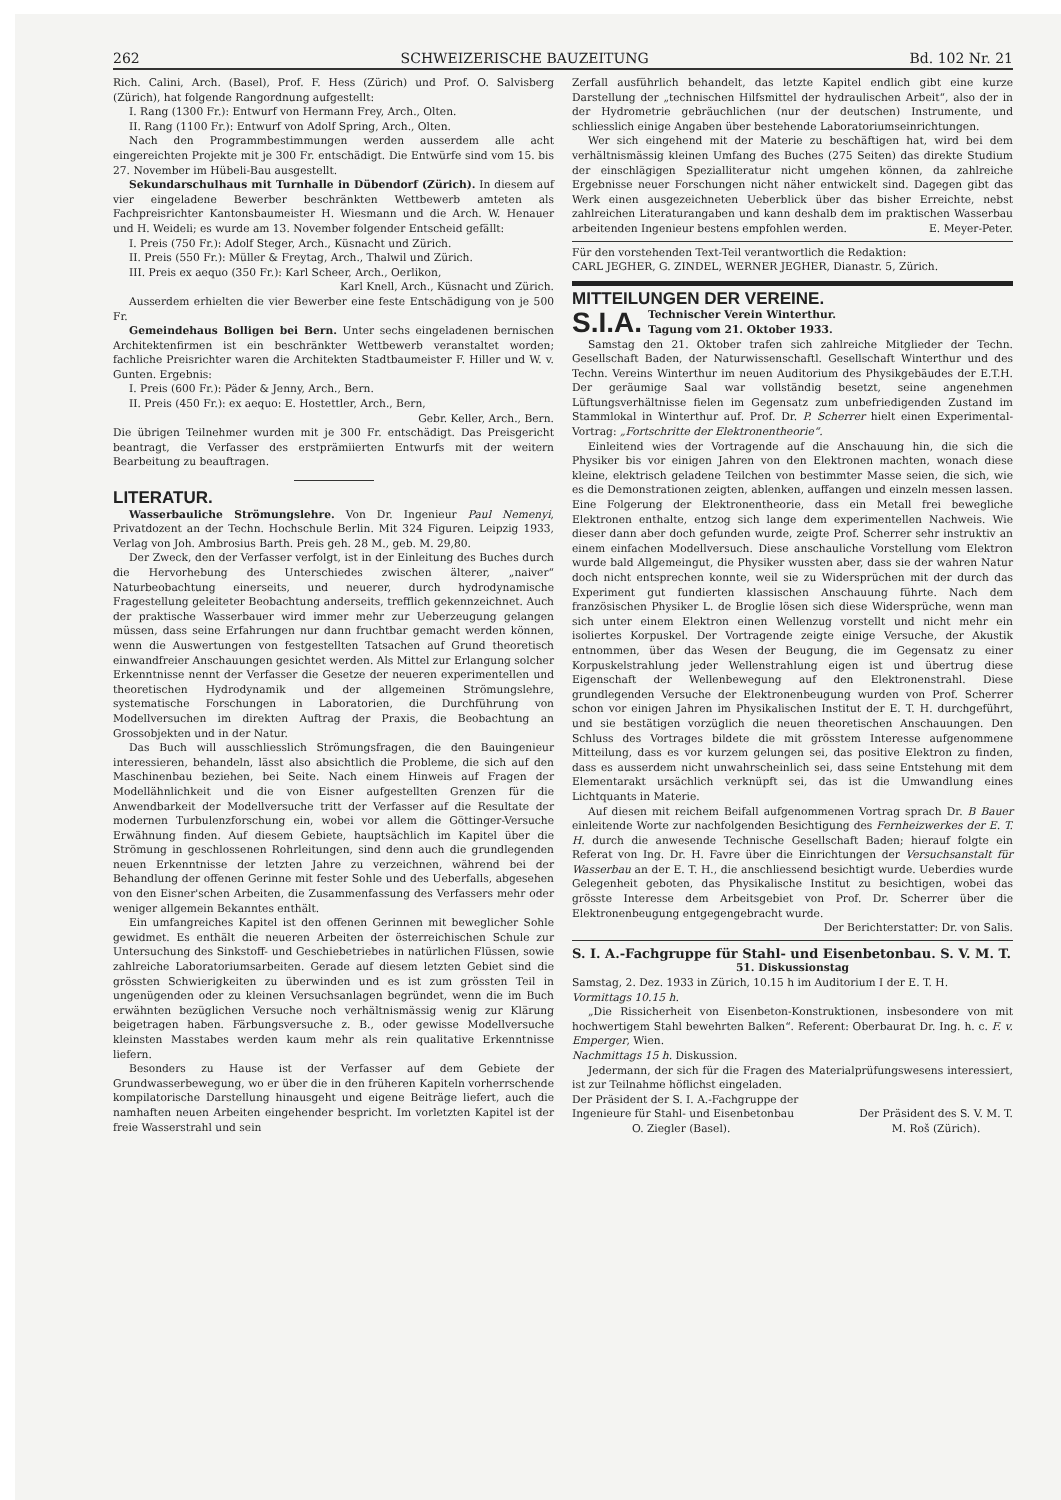262 SCHWEIZERISCHE BAUZEITUNG Bd. 102 Nr. 21
Rich. Calini, Arch. (Basel), Prof. F. Hess (Zürich) und Prof. O. Salvisberg (Zürich), hat folgende Rangordnung aufgestellt:
I. Rang (1300 Fr.): Entwurf von Hermann Frey, Arch., Olten.
II. Rang (1100 Fr.): Entwurf von Adolf Spring, Arch., Olten.
Nach den Programmbestimmungen werden ausserdem alle acht eingereichten Projekte mit je 300 Fr. entschädigt. Die Entwürfe sind vom 15. bis 27. November im Hübeli-Bau ausgestellt.
Sekundarschulhaus mit Turnhalle in Dübendorf (Zürich). In diesem auf vier eingeladene Bewerber beschränkten Wettbewerb amteten als Fachpreisrichter Kantonsbaumeister H. Wiesmann und die Arch. W. Henauer und H. Weideli; es wurde am 13. November folgender Entscheid gefällt:
I. Preis (750 Fr.): Adolf Steger, Arch., Küsnacht und Zürich.
II. Preis (550 Fr.): Müller & Freytag, Arch., Thalwil und Zürich.
III. Preis ex aequo (350 Fr.): Karl Scheer, Arch., Oerlikon,
Karl Knell, Arch., Küsnacht und Zürich.
Ausserdem erhielten die vier Bewerber eine feste Entschädigung von je 500 Fr.
Gemeindehaus Bolligen bei Bern. Unter sechs eingeladenen bernischen Architektenfirmen ist ein beschränkter Wettbewerb veranstaltet worden; fachliche Preisrichter waren die Architekten Stadtbaumeister F. Hiller und W. v. Gunten. Ergebnis:
I. Preis (600 Fr.): Päder & Jenny, Arch., Bern.
II. Preis (450 Fr.): ex aequo: E. Hostettler, Arch., Bern,
Gebr. Keller, Arch., Bern.
Die übrigen Teilnehmer wurden mit je 300 Fr. entschädigt. Das Preisgericht beantragt, die Verfasser des erstprämiierten Entwurfs mit der weitern Bearbeitung zu beauftragen.
LITERATUR.
Wasserbauliche Strömungslehre. Von Dr. Ingenieur Paul Nemenyi, Privatdozent an der Techn. Hochschule Berlin. Mit 324 Figuren. Leipzig 1933, Verlag von Joh. Ambrosius Barth. Preis geh. 28 M., geb. M. 29,80.
Der Zweck, den der Verfasser verfolgt, ist in der Einleitung des Buches durch die Hervorhebung des Unterschiedes zwischen älterer, „naiver“ Naturbeobachtung einerseits, und neuerer, durch hydrodynamische Fragestellung geleiteter Beobachtung anderseits, trefflich gekennzeichnet. Auch der praktische Wasserbauer wird immer mehr zur Ueberzeugung gelangen müssen, dass seine Erfahrungen nur dann fruchtbar gemacht werden können, wenn die Auswertungen von festgestellten Tatsachen auf Grund theoretisch einwandfreier Anschauungen gesichtet werden. Als Mittel zur Erlangung solcher Erkenntnisse nennt der Verfasser die Gesetze der neueren experimentellen und theoretischen Hydrodynamik und der allgemeinen Strömungslehre, systematische Forschungen in Laboratorien, die Durchführung von Modellversuchen im direkten Auftrag der Praxis, die Beobachtung an Grossobjekten und in der Natur.
Das Buch will ausschliesslich Strömungsfragen, die den Bauingenieur interessieren, behandeln, lässt also absichtlich die Probleme, die sich auf den Maschinenbau beziehen, bei Seite. Nach einem Hinweis auf Fragen der Modellähnlichkeit und die von Eisner aufgestellten Grenzen für die Anwendbarkeit der Modellversuche tritt der Verfasser auf die Resultate der modernen Turbulenzforschung ein, wobei vor allem die Göttinger-Versuche Erwähnung finden. Auf diesem Gebiete, hauptsächlich im Kapitel über die Strömung in geschlossenen Rohrleitungen, sind denn auch die grundlegenden neuen Erkenntnisse der letzten Jahre zu verzeichnen, während bei der Behandlung der offenen Gerinne mit fester Sohle und des Ueberfalls, abgesehen von den Eisner'schen Arbeiten, die Zusammenfassung des Verfassers mehr oder weniger allgemein Bekanntes enthält.
Ein umfangreiches Kapitel ist den offenen Gerinnen mit beweglicher Sohle gewidmet. Es enthält die neueren Arbeiten der österreichischen Schule zur Untersuchung des Sinkstoff- und Geschiebetriebes in natürlichen Flüssen, sowie zahlreiche Laboratoriumsarbeiten. Gerade auf diesem letzten Gebiet sind die grössten Schwierigkeiten zu überwinden und es ist zum grössten Teil in ungenügenden oder zu kleinen Versuchsanlagen begründet, wenn die im Buch erwähnten bezüglichen Versuche noch verhältnismässig wenig zur Klärung beigetragen haben. Färbungsversuche z. B., oder gewisse Modellversuche kleinsten Masstabes werden kaum mehr als rein qualitative Erkenntnisse liefern.
Besonders zu Hause ist der Verfasser auf dem Gebiete der Grundwasserbewegung, wo er über die in den früheren Kapiteln vorherrschende kompilatorische Darstellung hinausgeht und eigene Beiträge liefert, auch die namhaften neuen Arbeiten eingehender bespricht. Im vorletzten Kapitel ist der freie Wasserstrahl und sein
Zerfall ausführlich behandelt, das letzte Kapitel endlich gibt eine kurze Darstellung der „technischen Hilfsmittel der hydraulischen Arbeit“, also der in der Hydrometrie gebräuchlichen (nur der deutschen) Instrumente, und schliesslich einige Angaben über bestehende Laboratoriumseinrichtungen.
Wer sich eingehend mit der Materie zu beschäftigen hat, wird bei dem verhältnismässig kleinen Umfang des Buches (275 Seiten) das direkte Studium der einschlägigen Spezialliteratur nicht umgehen können, da zahlreiche Ergebnisse neuer Forschungen nicht näher entwickelt sind. Dagegen gibt das Werk einen ausgezeichneten Ueberblick über das bisher Erreichte, nebst zahlreichen Literaturangaben und kann deshalb dem im praktischen Wasserbau arbeitenden Ingenieur bestens empfohlen werden. E. Meyer-Peter.
Für den vorstehenden Text-Teil verantwortlich die Redaktion:
CARL JEGHER, G. ZINDEL, WERNER JEGHER, Dianastr. 5, Zürich.
MITTEILUNGEN DER VEREINE.
S.I.A. Technischer Verein Winterthur.
Tagung vom 21. Oktober 1933.
Samstag den 21. Oktober trafen sich zahlreiche Mitglieder der Techn. Gesellschaft Baden, der Naturwissenschaftl. Gesellschaft Winterthur und des Techn. Vereins Winterthur im neuen Auditorium des Physikgebäudes der E.T.H. Der geräumige Saal war vollständig besetzt, seine angenehmen Lüftungsverhältnisse fielen im Gegensatz zum unbefriedigenden Zustand im Stammlokal in Winterthur auf. Prof. Dr. P. Scherrer hielt einen Experimental-Vortrag: „Fortschritte der Elektronentheorie“.
Einleitend wies der Vortragende auf die Anschauung hin, die sich die Physiker bis vor einigen Jahren von den Elektronen machten, wonach diese kleine, elektrisch geladene Teilchen von bestimmter Masse seien, die sich, wie es die Demonstrationen zeigten, ablenken, auffangen und einzeln messen lassen. Eine Folgerung der Elektronentheorie, dass ein Metall frei bewegliche Elektronen enthalte, entzog sich lange dem experimentellen Nachweis. Wie dieser dann aber doch gefunden wurde, zeigte Prof. Scherrer sehr instruktiv an einem einfachen Modellversuch. Diese anschauliche Vorstellung vom Elektron wurde bald Allgemeingut, die Physiker wussten aber, dass sie der wahren Natur doch nicht entsprechen konnte, weil sie zu Widersprüchen mit der durch das Experiment gut fundierten klassischen Anschauung führte. Nach dem französischen Physiker L. de Broglie lösen sich diese Widersprüche, wenn man sich unter einem Elektron einen Wellenzug vorstellt und nicht mehr ein isoliertes Korpuskel. Der Vortragende zeigte einige Versuche, der Akustik entnommen, über das Wesen der Beugung, die im Gegensatz zu einer Korpuskelstrahlung jeder Wellenstrahlung eigen ist und übertrug diese Eigenschaft der Wellenbewegung auf den Elektronenstrahl. Diese grundlegenden Versuche der Elektronenbeugung wurden von Prof. Scherrer schon vor einigen Jahren im Physikalischen Institut der E. T. H. durchgeführt, und sie bestätigen vorzüglich die neuen theoretischen Anschauungen. Den Schluss des Vortrages bildete die mit grösstem Interesse aufgenommene Mitteilung, dass es vor kurzem gelungen sei, das positive Elektron zu finden, dass es ausserdem nicht unwahrscheinlich sei, dass seine Entstehung mit dem Elementarakt ursächlich verknüpft sei, das ist die Umwandlung eines Lichtquants in Materie.
Auf diesen mit reichem Beifall aufgenommenen Vortrag sprach Dr. B Bauer einleitende Worte zur nachfolgenden Besichtigung des Fernheizwerkes der E. T. H. durch die anwesende Technische Gesellschaft Baden; hierauf folgte ein Referat von Ing. Dr. H. Favre über die Einrichtungen der Versuchsanstalt für Wasserbau an der E. T. H., die anschliessend besichtigt wurde. Ueberdies wurde Gelegenheit geboten, das Physikalische Institut zu besichtigen, wobei das grösste Interesse dem Arbeitsgebiet von Prof. Dr. Scherrer über die Elektronenbeugung entgegengebracht wurde.
Der Berichterstatter: Dr. von Salis.
S. I. A.-Fachgruppe für Stahl- und Eisenbetonbau. S. V. M. T.
51. Diskussionstag
Samstag, 2. Dez. 1933 in Zürich, 10.15 h im Auditorium I der E. T. H.
Vormittags 10.15 h.
„Die Rissicherheit von Eisenbeton-Konstruktionen, insbesondere von mit hochwertigem Stahl bewehrten Balken“. Referent: Oberbaurat Dr. Ing. h. c. F. v. Emperger, Wien.
Nachmittags 15 h. Diskussion.
Jedermann, der sich für die Fragen des Materialprüfungswesens interessiert, ist zur Teilnahme höflichst eingeladen.
Der Präsident der S. I. A.-Fachgruppe der
Ingenieure für Stahl- und Eisenbetonbau
O. Ziegler (Basel).
Der Präsident des S. V. M. T.
M. Roš (Zürich).